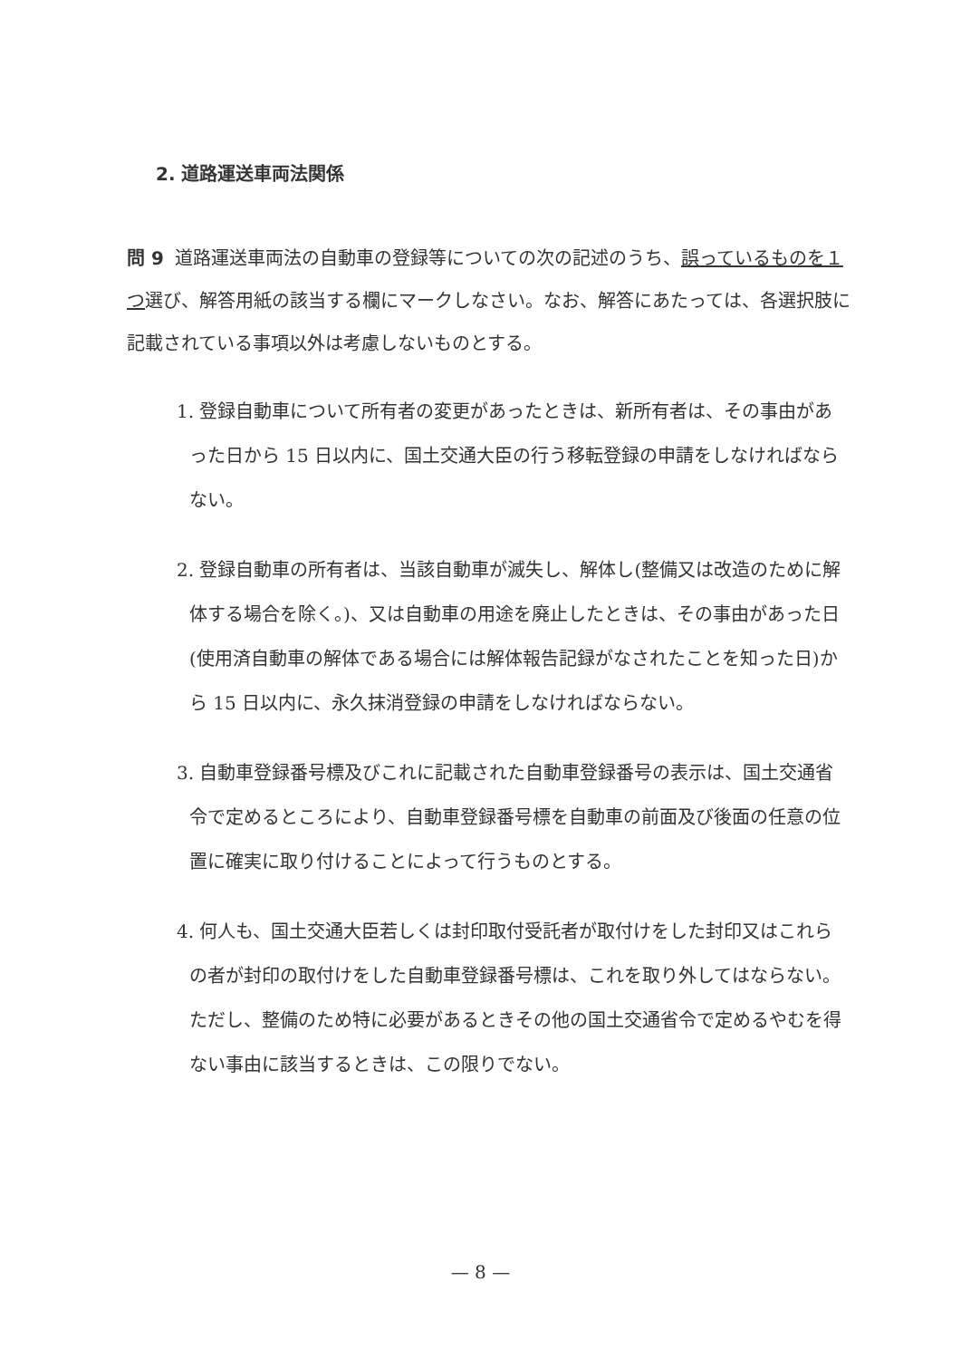2. 道路運送車両法関係
問 9 道路運送車両法の自動車の登録等についての次の記述のうち、誤っているものを１つ選び、解答用紙の該当する欄にマークしなさい。なお、解答にあたっては、各選択肢に記載されている事項以外は考慮しないものとする。
1. 登録自動車について所有者の変更があったときは、新所有者は、その事由があった日から 15 日以内に、国土交通大臣の行う移転登録の申請をしなければならない。
2. 登録自動車の所有者は、当該自動車が滅失し、解体し(整備又は改造のために解体する場合を除く。)、又は自動車の用途を廃止したときは、その事由があった日(使用済自動車の解体である場合には解体報告記録がなされたことを知った日)から 15 日以内に、永久抹消登録の申請をしなければならない。
3. 自動車登録番号標及びこれに記載された自動車登録番号の表示は、国土交通省令で定めるところにより、自動車登録番号標を自動車の前面及び後面の任意の位置に確実に取り付けることによって行うものとする。
4. 何人も、国土交通大臣若しくは封印取付受託者が取付けをした封印又はこれらの者が封印の取付けをした自動車登録番号標は、これを取り外してはならない。ただし、整備のため特に必要があるときその他の国土交通省令で定めるやむを得ない事由に該当するときは、この限りでない。
— 8 —